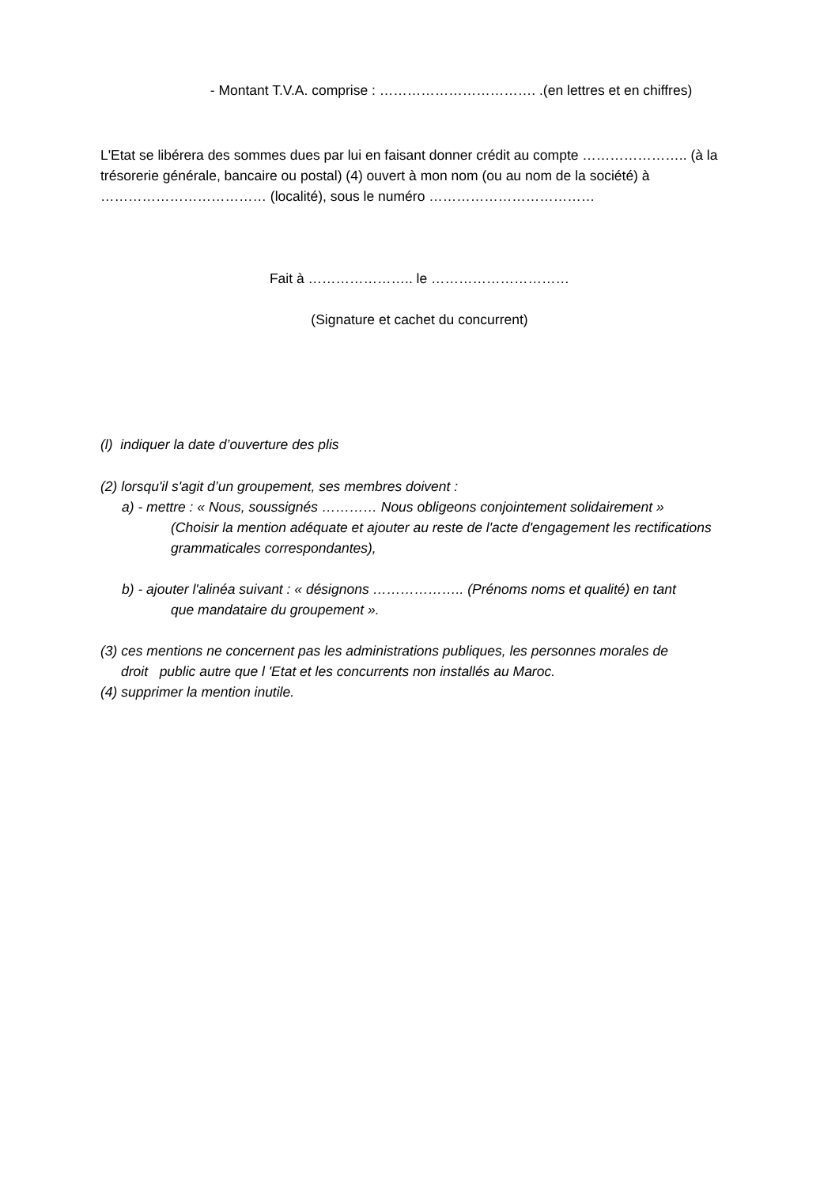- Montant T.V.A. comprise : ……………………………. .(en lettres et en chiffres)
L'Etat se libérera des sommes dues par lui en faisant donner crédit au compte ………………….. (à la trésorerie générale, bancaire ou postal) (4) ouvert à mon nom (ou au nom de la société) à ……………………………… (localité), sous le numéro ………………………………
Fait à ………………….. le …………………………
(Signature et cachet du concurrent)
(l) indiquer la date d’ouverture des plis
(2) lorsqu'il s'agit d’un groupement, ses membres doivent :
a) - mettre : « Nous, soussignés ………… Nous obligeons conjointement solidairement »
(Choisir la mention adéquate et ajouter au reste de l'acte d'engagement les rectifications grammaticales correspondantes),
b) - ajouter l'alinéa suivant : « désignons ……………….. (Prénoms noms et qualité) en tant
que mandataire du groupement ».
(3) ces mentions ne concernent pas les administrations publiques, les personnes morales de
droit public autre que l 'Etat et les concurrents non installés au Maroc.
(4) supprimer la mention inutile.